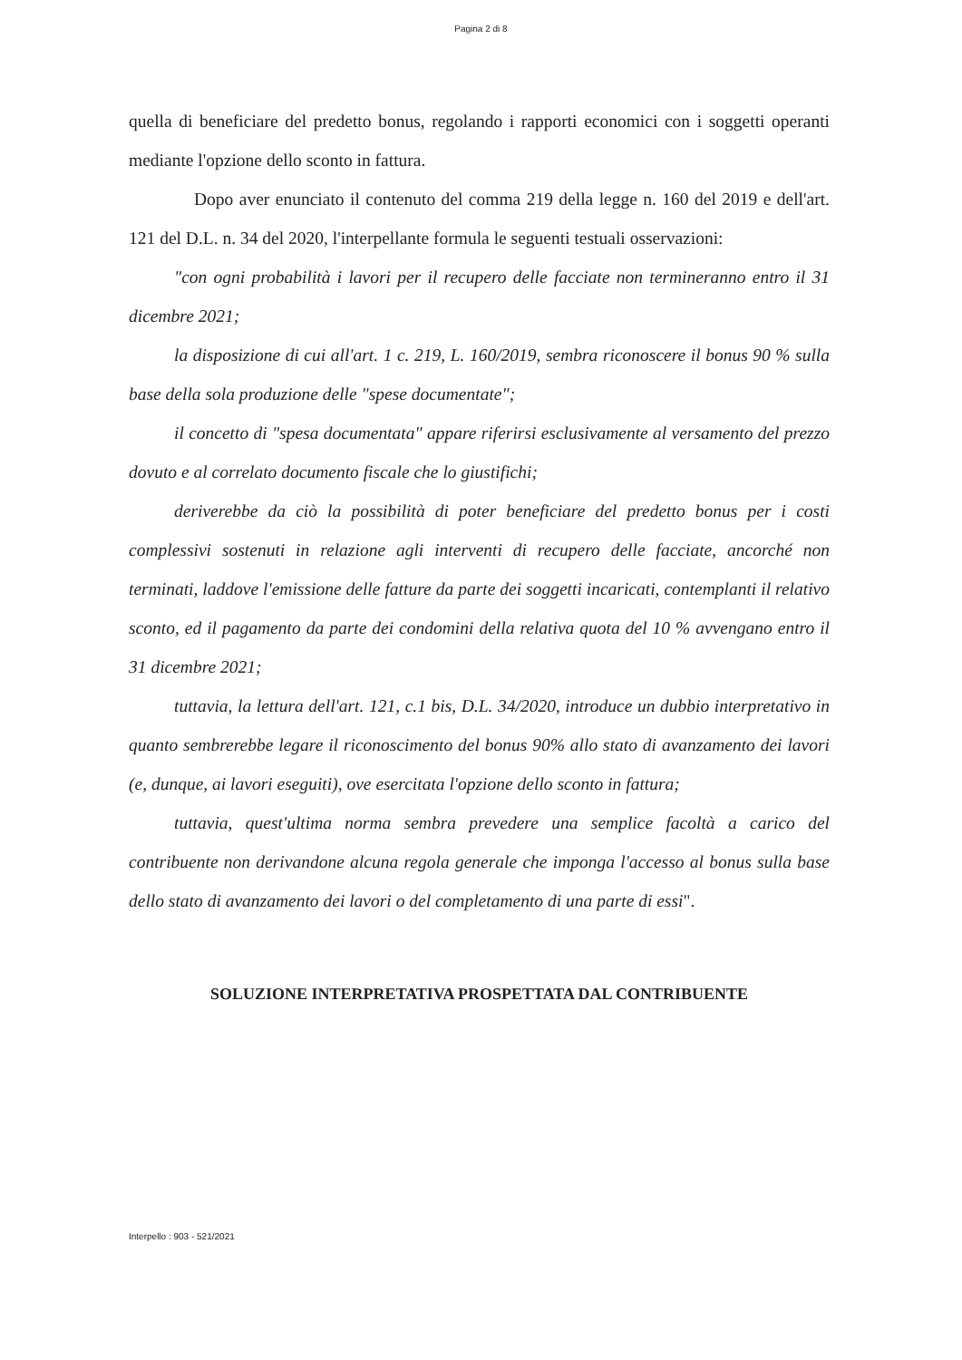Pagina 2 di 8
quella di beneficiare del predetto bonus, regolando i rapporti economici con i soggetti operanti mediante l'opzione dello sconto in fattura.
Dopo aver enunciato il contenuto del comma 219 della legge n. 160 del 2019 e dell'art. 121 del D.L. n. 34 del 2020, l'interpellante formula le seguenti testuali osservazioni:
"con ogni probabilità i lavori per il recupero delle facciate non termineranno entro il 31 dicembre 2021;
la disposizione di cui all'art. 1 c. 219, L. 160/2019, sembra riconoscere il bonus 90 % sulla base della sola produzione delle "spese documentate";
il concetto di "spesa documentata" appare riferirsi esclusivamente al versamento del prezzo dovuto e al correlato documento fiscale che lo giustifichi;
deriverebbe da ciò la possibilità di poter beneficiare del predetto bonus per i costi complessivi sostenuti in relazione agli interventi di recupero delle facciate, ancorché non terminati, laddove l'emissione delle fatture da parte dei soggetti incaricati, contemplanti il relativo sconto, ed il pagamento da parte dei condomini della relativa quota del 10 % avvengano entro il 31 dicembre 2021;
tuttavia, la lettura dell'art. 121, c.1 bis, D.L. 34/2020, introduce un dubbio interpretativo in quanto sembrerebbe legare il riconoscimento del bonus 90% allo stato di avanzamento dei lavori (e, dunque, ai lavori eseguiti), ove esercitata l'opzione dello sconto in fattura;
tuttavia, quest'ultima norma sembra prevedere una semplice facoltà a carico del contribuente non derivandone alcuna regola generale che imponga l'accesso al bonus sulla base dello stato di avanzamento dei lavori o del completamento di una parte di essi".
SOLUZIONE INTERPRETATIVA PROSPETTATA DAL CONTRIBUENTE
Interpello : 903 - 521/2021